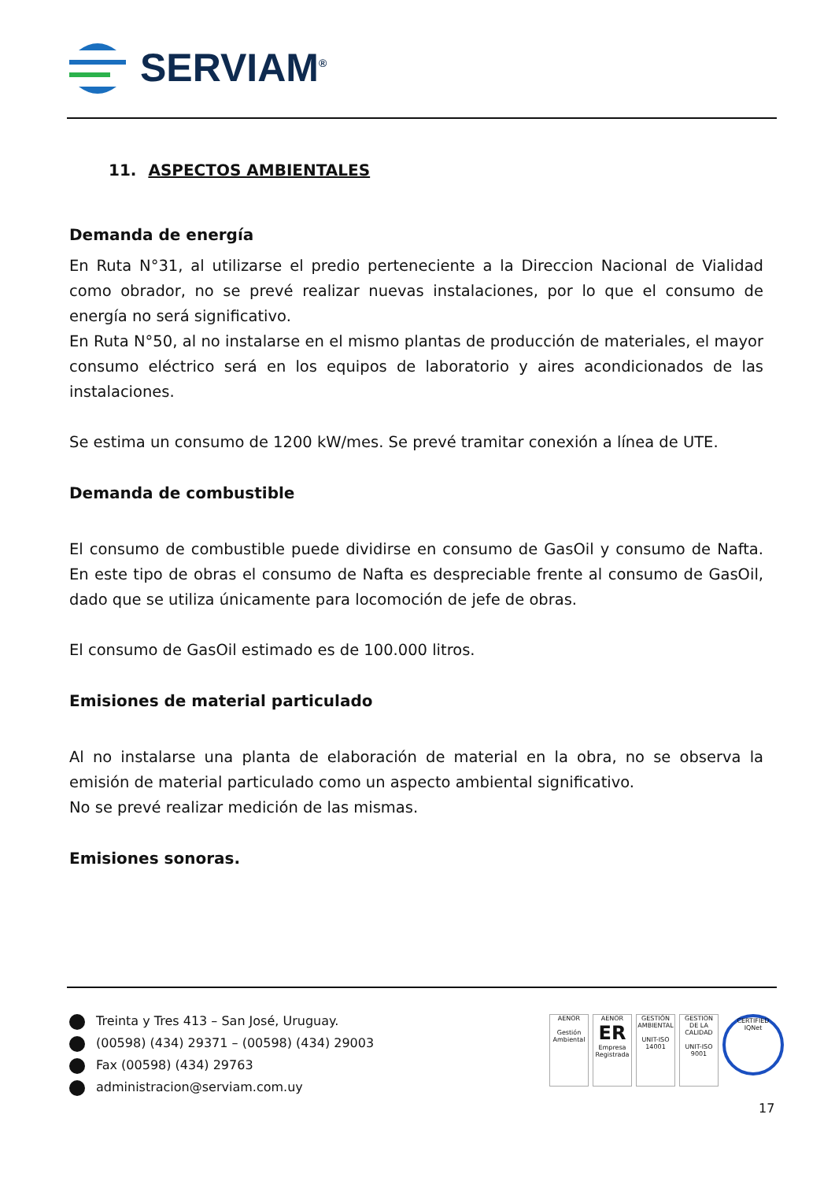SERVIAM<sup>®</sup>
11. ASPECTOS AMBIENTALES
Demanda de energía
En Ruta N°31, al utilizarse el predio perteneciente a la Direccion Nacional de Vialidad como obrador, no se prevé realizar nuevas instalaciones, por lo que el consumo de energía no será significativo.
En Ruta N°50, al no instalarse en el mismo plantas de producción de materiales, el mayor consumo eléctrico será en los equipos de laboratorio y aires acondicionados de las instalaciones.
Se estima un consumo de 1200 kW/mes. Se prevé tramitar conexión a línea de UTE.
Demanda de combustible
El consumo de combustible puede dividirse en consumo de GasOil y consumo de Nafta. En este tipo de obras el consumo de Nafta es despreciable frente al consumo de GasOil, dado que se utiliza únicamente para locomoción de jefe de obras.
El consumo de GasOil estimado es de 100.000 litros.
Emisiones de material particulado
Al no instalarse una planta de elaboración de material en la obra, no se observa la emisión de material particulado como un aspecto ambiental significativo.
No se prevé realizar medición de las mismas.
Emisiones sonoras.
Treinta y Tres 413 – San José, Uruguay.
(00598) (434) 29371 – (00598) (434) 29003
Fax (00598) (434) 29763
administracion@serviam.com.uy
AENOR
Gestión Ambiental
AENOR
ER
Empresa Registrada
GESTIÓN AMBIENTAL
UNIT-ISO 14001
GESTION DE LA CALIDAD
UNIT-ISO 9001
CERTIFIED
IQNet
17